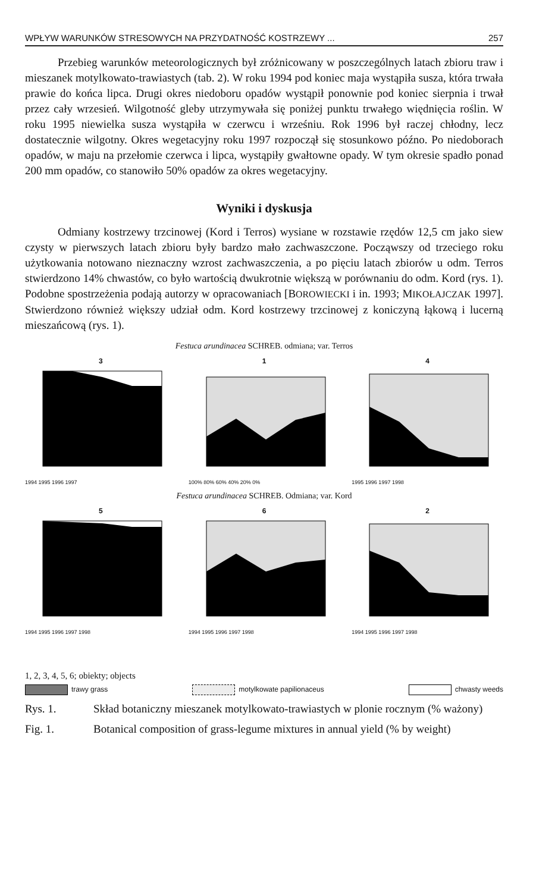WPŁYW WARUNKÓW STRESOWYCH NA PRZYDATNOŚĆ KOSTRZEWY ... 257
Przebieg warunków meteorologicznych był zróżnicowany w poszczególnych latach zbioru traw i mieszanek motylkowato-trawiastych (tab. 2). W roku 1994 pod koniec maja wystąpiła susza, która trwała prawie do końca lipca. Drugi okres niedoboru opadów wystąpił ponownie pod koniec sierpnia i trwał przez cały wrzesień. Wilgotność gleby utrzymywała się poniżej punktu trwałego więdnięcia roślin. W roku 1995 niewielka susza wystąpiła w czerwcu i wrześniu. Rok 1996 był raczej chłodny, lecz dostatecznie wilgotny. Okres wegetacyjny roku 1997 rozpoczął się stosunkowo późno. Po niedoborach opadów, w maju na przełomie czerwca i lipca, wystąpiły gwałtowne opady. W tym okresie spadło ponad 200 mm opadów, co stanowiło 50% opadów za okres wegetacyjny.
Wyniki i dyskusja
Odmiany kostrzewy trzcinowej (Kord i Terros) wysiane w rozstawie rzędów 12,5 cm jako siew czysty w pierwszych latach zbioru były bardzo mało zachwaszczone. Począwszy od trzeciego roku użytkowania notowano nieznaczny wzrost zachwaszczenia, a po pięciu latach zbiorów u odm. Terros stwierdzono 14% chwastów, co było wartością dwukrotnie większą w porównaniu do odm. Kord (rys. 1). Podobne spostrzeżenia podają autorzy w opracowaniach [BOROWIECKI i in. 1993; MIKOŁAJCZAK 1997]. Stwierdzono również większy udział odm. Kord kostrzewy trzcinowej z koniczyną łąkową i lucerną mieszańcową (rys. 1).
Festuca arundinacea SCHREB. odmiana; var. Terros
3
1994 1995 1996 1997
1
100% 80% 60% 40% 20% 0%
4
1995 1996 1997 1998
Festuca arundinacea SCHREB. Odmiana; var. Kord
5
1994 1995 1996 1997 1998
6
1994 1995 1996 1997 1998
2
1994 1995 1996 1997 1998
1, 2, 3, 4, 5, 6; obiekty; objects
trawy grass motylkowate papilionaceus chwasty weeds
Rys. 1. Skład botaniczny mieszanek motylkowato-trawiastych w plonie rocznym (% ważony)
Fig. 1. Botanical composition of grass-legume mixtures in annual yield (% by weight)